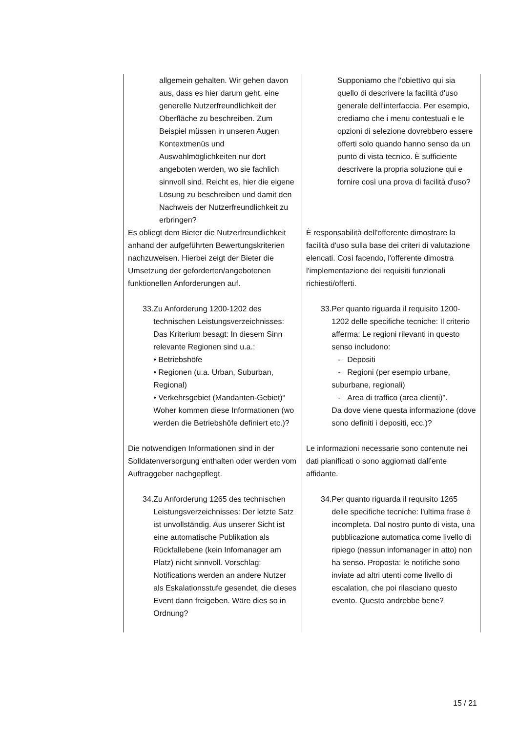| allgemein gehalten. Wir gehen davon aus, dass es hier darum geht, eine generelle Nutzerfreundlichkeit der Oberfläche zu beschreiben. Zum Beispiel müssen in unseren Augen Kontextmenüs und Auswahlmöglichkeiten nur dort angeboten werden, wo sie fachlich sinnvoll sind. Reicht es, hier die eigene Lösung zu beschreiben und damit den Nachweis der Nutzerfreundlichkeit zu erbringen? | Supponiamo che l'obiettivo qui sia quello di descrivere la facilità d'uso generale dell'interfaccia. Per esempio, crediamo che i menu contestuali e le opzioni di selezione dovrebbero essere offerti solo quando hanno senso da un punto di vista tecnico. È sufficiente descrivere la propria soluzione qui e fornire così una prova di facilità d'uso? |
| Es obliegt dem Bieter die Nutzerfreundlichkeit anhand der aufgeführten Bewertungskriterien nachzuweisen. Hierbei zeigt der Bieter die Umsetzung der geforderten/angebotenen funktionellen Anforderungen auf. | È responsabilità dell'offerente dimostrare la facilità d'uso sulla base dei criteri di valutazione elencati. Così facendo, l'offerente dimostra l'implementazione dei requisiti funzionali richiesti/offerti. |
| 33. Zu Anforderung 1200-1202 des technischen Leistungsverzeichnisses: Das Kriterium besagt: In diesem Sinn relevante Regionen sind u.a.: • Betriebshöfe • Regionen (u.a. Urban, Suburban, Regional) • Verkehrsgebiet (Mandanten-Gebiet)“ Woher kommen diese Informationen (wo werden die Betriebshöfe definiert etc.)? | 33. Per quanto riguarda il requisito 1200-1202 delle specifiche tecniche: Il criterio afferma: Le regioni rilevanti in questo senso includono: - Depositi - Regioni (per esempio urbane, suburbane, regionali) - Area di traffico (area clienti)". Da dove viene questa informazione (dove sono definiti i depositi, ecc.)? |
| Die notwendigen Informationen sind in der Solldatenversorgung enthalten oder werden vom Auftraggeber nachgepflegt. | Le informazioni necessarie sono contenute nei dati pianificati o sono aggiornati dall’ente affidante. |
| 34. Zu Anforderung 1265 des technischen Leistungsverzeichnisses: Der letzte Satz ist unvollständig. Aus unserer Sicht ist eine automatische Publikation als Rückfallebene (kein Infomanager am Platz) nicht sinnvoll. Vorschlag: Notifications werden an andere Nutzer als Eskalationsstufe gesendet, die dieses Event dann freigeben. Wäre dies so in Ordnung? | 34. Per quanto riguarda il requisito 1265 delle specifiche tecniche: l'ultima frase è incompleta. Dal nostro punto di vista, una pubblicazione automatica come livello di ripiego (nessun infomanager in atto) non ha senso. Proposta: le notifiche sono inviate ad altri utenti come livello di escalation, che poi rilasciano questo evento. Questo andrebbe bene? |
15 / 21